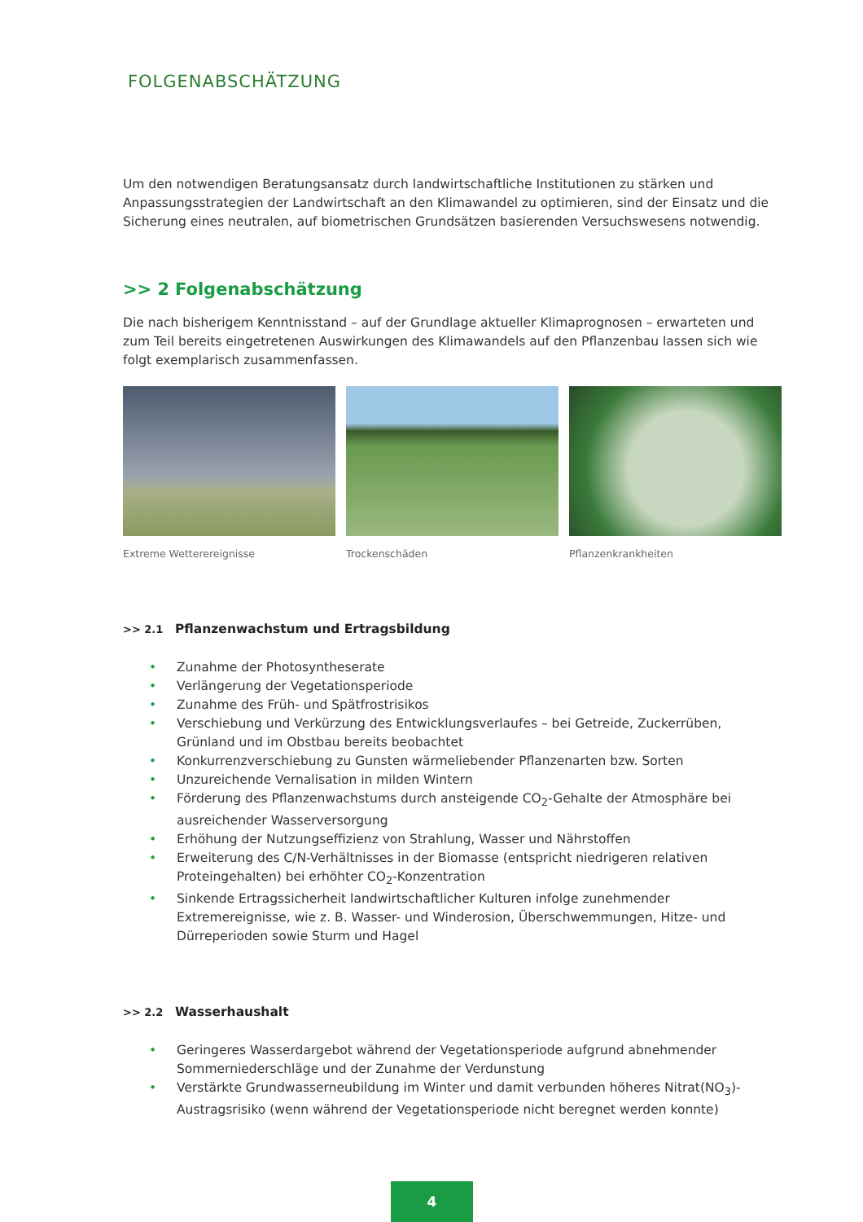FOLGENABSCHÄTZUNG
Um den notwendigen Beratungsansatz durch landwirtschaftliche Institutionen zu stärken und Anpassungsstrategien der Landwirtschaft an den Klimawandel zu optimieren, sind der Einsatz und die Sicherung eines neutralen, auf biometrischen Grundsätzen basierenden Versuchswesens notwendig.
>> 2 Folgenabschätzung
Die nach bisherigem Kenntnisstand – auf der Grundlage aktueller Klimaprognosen – erwarteten und zum Teil bereits eingetretenen Auswirkungen des Klimawandels auf den Pflanzenbau lassen sich wie folgt exemplarisch zusammenfassen.
Extreme Wetterereignisse Trockenschäden Pflanzenkrankheiten
>> 2.1 Pflanzenwachstum und Ertragsbildung
• Zunahme der Photosyntheserate
• Verlängerung der Vegetationsperiode
• Zunahme des Früh- und Spätfrostrisikos
• Verschiebung und Verkürzung des Entwicklungsverlaufes – bei Getreide, Zuckerrüben, Grünland und im Obstbau bereits beobachtet
• Konkurrenzverschiebung zu Gunsten wärmeliebender Pflanzenarten bzw. Sorten
• Unzureichende Vernalisation in milden Wintern
• Förderung des Pflanzenwachstums durch ansteigende CO<sub>2</sub>-Gehalte der Atmosphäre bei ausreichender Wasserversorgung
• Erhöhung der Nutzungseffizienz von Strahlung, Wasser und Nährstoffen
• Erweiterung des C/N-Verhältnisses in der Biomasse (entspricht niedrigeren relativen Proteingehalten) bei erhöhter CO<sub>2</sub>-Konzentration
• Sinkende Ertragssicherheit landwirtschaftlicher Kulturen infolge zunehmender Extremereignisse, wie z. B. Wasser- und Winderosion, Überschwemmungen, Hitze- und Dürreperioden sowie Sturm und Hagel
>> 2.2 Wasserhaushalt
• Geringeres Wasserdargebot während der Vegetationsperiode aufgrund abnehmender Sommerniederschläge und der Zunahme der Verdunstung
• Verstärkte Grundwasserneubildung im Winter und damit verbunden höheres Nitrat(NO<sub>3</sub>)-Austragsrisiko (wenn während der Vegetationsperiode nicht beregnet werden konnte)
4